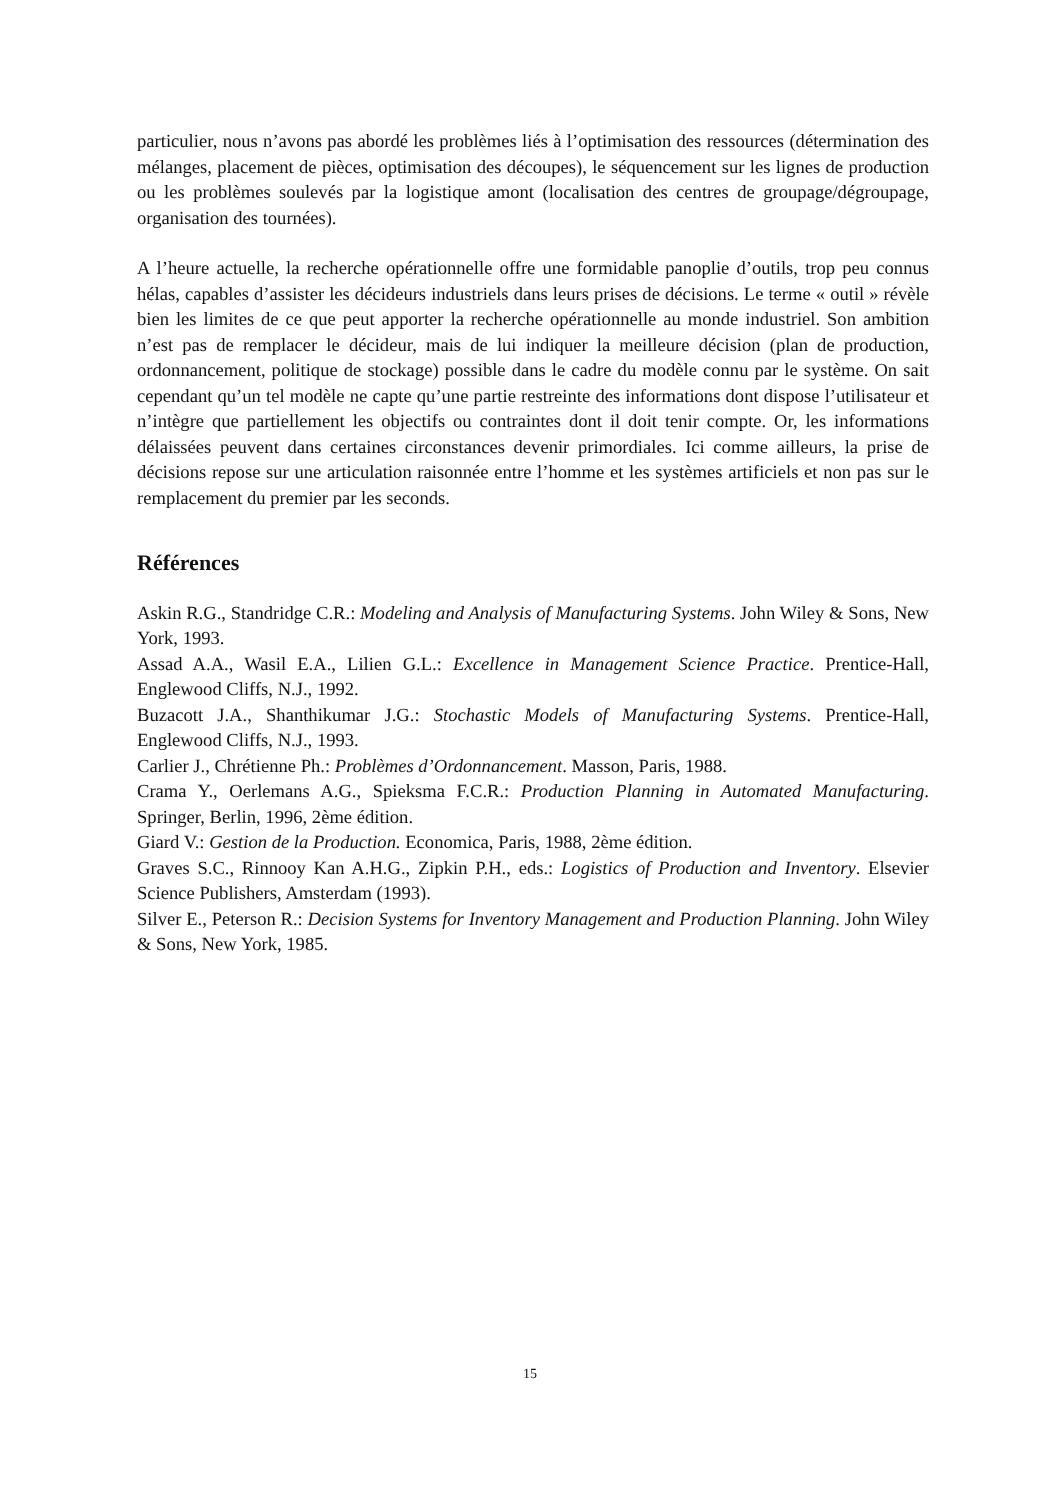particulier, nous n’avons pas abordé les problèmes liés à l’optimisation des ressources (détermination des mélanges, placement de pièces, optimisation des découpes), le séquencement sur les lignes de production ou les problèmes soulevés par la logistique amont (localisation des centres de groupage/dégroupage, organisation des tournées).
A l’heure actuelle, la recherche opérationnelle offre une formidable panoplie d’outils, trop peu connus hélas, capables d’assister les décideurs industriels dans leurs prises de décisions. Le terme « outil » révèle bien les limites de ce que peut apporter la recherche opérationnelle au monde industriel. Son ambition n’est pas de remplacer le décideur, mais de lui indiquer la meilleure décision (plan de production, ordonnancement, politique de stockage) possible dans le cadre du modèle connu par le système. On sait cependant qu’un tel modèle ne capte qu’une partie restreinte des informations dont dispose l’utilisateur et n’intègre que partiellement les objectifs ou contraintes dont il doit tenir compte. Or, les informations délaissées peuvent dans certaines circonstances devenir primordiales. Ici comme ailleurs, la prise de décisions repose sur une articulation raisonnée entre l’homme et les systèmes artificiels et non pas sur le remplacement du premier par les seconds.
Références
Askin R.G., Standridge C.R.: Modeling and Analysis of Manufacturing Systems. John Wiley & Sons, New York, 1993.
Assad A.A., Wasil E.A., Lilien G.L.: Excellence in Management Science Practice. Prentice-Hall, Englewood Cliffs, N.J., 1992.
Buzacott J.A., Shanthikumar J.G.: Stochastic Models of Manufacturing Systems. Prentice-Hall, Englewood Cliffs, N.J., 1993.
Carlier J., Chrétienne Ph.: Problèmes d’Ordonnancement. Masson, Paris, 1988.
Crama Y., Oerlemans A.G., Spieksma F.C.R.: Production Planning in Automated Manufacturing. Springer, Berlin, 1996, 2ème édition.
Giard V.: Gestion de la Production. Economica, Paris, 1988, 2ème édition.
Graves S.C., Rinnooy Kan A.H.G., Zipkin P.H., eds.: Logistics of Production and Inventory. Elsevier Science Publishers, Amsterdam (1993).
Silver E., Peterson R.: Decision Systems for Inventory Management and Production Planning. John Wiley & Sons, New York, 1985.
15